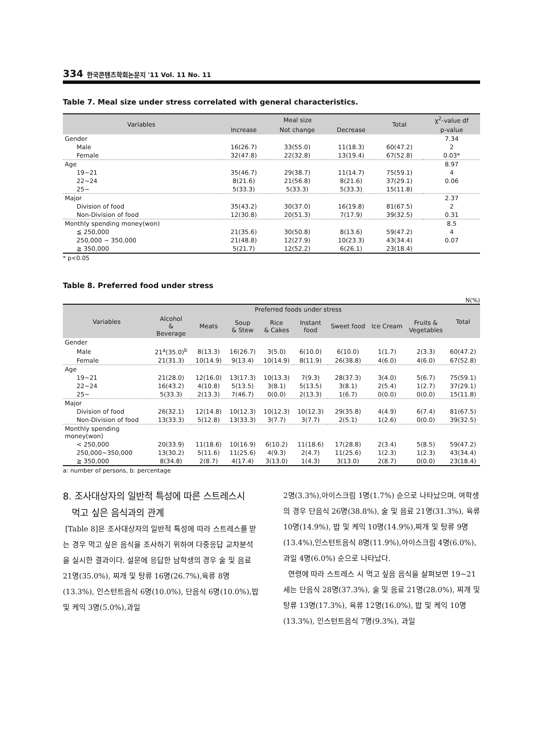334 한국콘텐츠학회논문지 '11 Vol. 11 No. 11
Table 7. Meal size under stress correlated with general characteristics.
| Variables | Meal size | | | Total | χ<sup>2</sup>-value df |
| --- | --- | --- | --- | --- | --- |
| | Increase | Not change | Decrease | | p-value |
| Gender | | | | | 7.34 |
| Male | 16(26.7) | 33(55.0) | 11(18.3) | 60(47.2) | 2 |
| Female | 32(47.8) | 22(32.8) | 13(19.4) | 67(52.8) | 0.03* |
| Age | | | | | 8.97 |
| 19~21 | 35(46.7) | 29(38.7) | 11(14.7) | 75(59.1) | 4 |
| 22~24 | 8(21.6) | 21(56.8) | 8(21.6) | 37(29.1) | 0.06 |
| 25~ | 5(33.3) | 5(33.3) | 5(33.3) | 15(11.8) | |
| Major | | | | | 2.37 |
| Division of food | 35(43.2) | 30(37.0) | 16(19.8) | 81(67.5) | 2 |
| Non-Division of food | 12(30.8) | 20(51.3) | 7(17.9) | 39(32.5) | 0.31 |
| Monthly spending money(won) | | | | | 8.5 |
| ≦ 250,000 | 21(35.6) | 30(50.8) | 8(13.6) | 59(47.2) | 4 |
| 250,000 ~ 350,000 | 21(48.8) | 12(27.9) | 10(23.3) | 43(34.4) | 0.07 |
| ≧ 350,000 | 5(21.7) | 12(52.2) | 6(26.1) | 23(18.4) | |
* p<0.05
Table 8. Preferred food under stress
N(%)
| Variables | Preferred foods under stress | | | | | | | | Total |
| --- | --- | --- | --- | --- | --- | --- | --- | --- | --- |
| | Alcohol & Beverage | Meats | Soup & Stew | Rice & Cakes | Instant food | Sweet food | Ice Cream | Fruits & Vegetables | |
| Gender | | | | | | | | | |
| Male | 21<sup>a</sup>(35.0)<sup>b</sup> | 8(13.3) | 16(26.7) | 3(5.0) | 6(10.0) | 6(10.0) | 1(1.7) | 2(3.3) | 60(47.2) |
| Female | 21(31.3) | 10(14.9) | 9(13.4) | 10(14.9) | 8(11.9) | 26(38.8) | 4(6.0) | 4(6.0) | 67(52.8) |
| Age | | | | | | | | | |
| 19~21 | 21(28.0) | 12(16.0) | 13(17.3) | 10(13.3) | 7(9.3) | 28(37.3) | 3(4.0) | 5(6.7) | 75(59.1) |
| 22~24 | 16(43.2) | 4(10.8) | 5(13.5) | 3(8.1) | 5(13.5) | 3(8.1) | 2(5.4) | 1(2.7) | 37(29.1) |
| 25~ | 5(33.3) | 2(13.3) | 7(46.7) | 0(0.0) | 2(13.3) | 1(6.7) | 0(0.0) | 0(0.0) | 15(11.8) |
| Major | | | | | | | | | |
| Division of food | 26(32.1) | 12(14.8) | 10(12.3) | 10(12.3) | 10(12.3) | 29(35.8) | 4(4.9) | 6(7.4) | 81(67.5) |
| Non-Division of food | 13(33.3) | 5(12.8) | 13(33.3) | 3(7.7) | 3(7.7) | 2(5.1) | 1(2.6) | 0(0.0) | 39(32.5) |
| Monthly spending money(won) | | | | | | | | | |
| < 250,000 | 20(33.9) | 11(18.6) | 10(16.9) | 6(10.2) | 11(18.6) | 17(28.8) | 2(3.4) | 5(8.5) | 59(47.2) |
| 250,000~350,000 | 13(30.2) | 5(11.6) | 11(25.6) | 4(9.3) | 2(4.7) | 11(25.6) | 1(2.3) | 1(2.3) | 43(34.4) |
| ≧ 350,000 | 8(34.8) | 2(8.7) | 4(17.4) | 3(13.0) | 1(4.3) | 3(13.0) | 2(8.7) | 0(0.0) | 23(18.4) |
a: number of persons, b: percentage
8. 조사대상자의 일반적 특성에 따른 스트레스시
먹고 싶은 음식과의 관계
[Table 8]은 조사대상자의 일반적 특성에 따라 스트레스를 받는 경우 먹고 싶은 음식을 조사하기 위하여 다중응답 교차분석을 실시한 결과이다. 설문에 응답한 남학생의 경우 술 및 음료 21명(35.0%), 찌개 및 탕류 16명(26.7%),육류 8명(13.3%), 인스턴트음식 6명(10.0%), 단음식 6명(10.0%),밥 및 케익 3명(5.0%),과일
2명(3.3%),아이스크림 1명(1.7%) 순으로 나타났으며, 여학생의 경우 단음식 26명(38.8%), 술 및 음료 21명(31.3%), 육류 10명(14.9%), 밥 및 케익 10명(14.9%),찌개 및 탕류 9명(13.4%),인스턴트음식 8명(11.9%),아이스크림 4명(6.0%), 과일 4명(6.0%) 순으로 나타났다.
연령에 따라 스트레스 시 먹고 싶음 음식을 살펴보면 19~21세는 단음식 28명(37.3%), 술 및 음료 21명(28.0%), 찌개 및 탕류 13명(17.3%), 육류 12명(16.0%), 밥 및 케익 10명(13.3%), 인스턴트음식 7명(9.3%), 과일